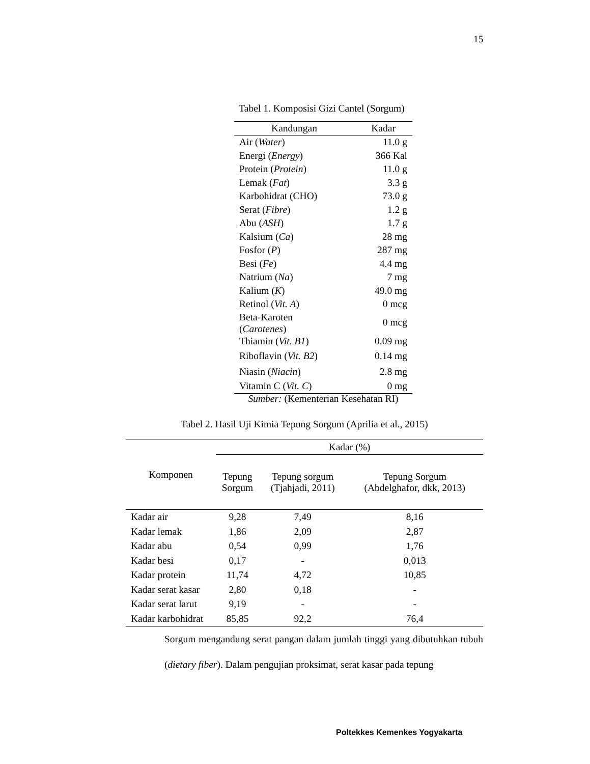15
Tabel 1. Komposisi Gizi Cantel (Sorgum)
| Kandungan | Kadar |
| --- | --- |
| Air ( Water ) | 11.0 g |
| Energi ( Energy ) | 366 Kal |
| Protein ( Protein ) | 11.0 g |
| Lemak ( Fat ) | 3.3 g |
| Karbohidrat (CHO) | 73.0 g |
| Serat ( Fibre ) | 1.2 g |
| Abu ( ASH ) | 1.7 g |
| Kalsium ( Ca ) | 28 mg |
| Fosfor ( P ) | 287 mg |
| Besi ( Fe ) | 4.4 mg |
| Natrium ( Na ) | 7 mg |
| Kalium ( K ) | 49.0 mg |
| Retinol ( Vit. A ) | 0 mcg |
| Beta-Karoten ( Carotenes ) | 0 mcg |
| Thiamin ( Vit. B1 ) | 0.09 mg |
| Riboflavin ( Vit. B2 ) | 0.14 mg |
| Niasin ( Niacin ) | 2.8 mg |
| Vitamin C ( Vit. C ) | 0 mg |
Sumber: (Kementerian Kesehatan RI)
Tabel 2. Hasil Uji Kimia Tepung Sorgum (Aprilia et al., 2015)
| Komponen | Kadar (%) | | |
| --- | --- | --- | --- |
| | Tepung Sorgum | Tepung sorgum (Tjahjadi, 2011) | Tepung Sorgum (Abdelghafor, dkk, 2013) |
| Kadar air | 9,28 | 7,49 | 8,16 |
| Kadar lemak | 1,86 | 2,09 | 2,87 |
| Kadar abu | 0,54 | 0,99 | 1,76 |
| Kadar besi | 0,17 | - | 0,013 |
| Kadar protein | 11,74 | 4,72 | 10,85 |
| Kadar serat kasar | 2,80 | 0,18 | - |
| Kadar serat larut | 9,19 | - | - |
| Kadar karbohidrat | 85,85 | 92,2 | 76,4 |
Sorgum mengandung serat pangan dalam jumlah tinggi yang dibutuhkan tubuh (dietary fiber). Dalam pengujian proksimat, serat kasar pada tepung
Poltekkes Kemenkes Yogyakarta